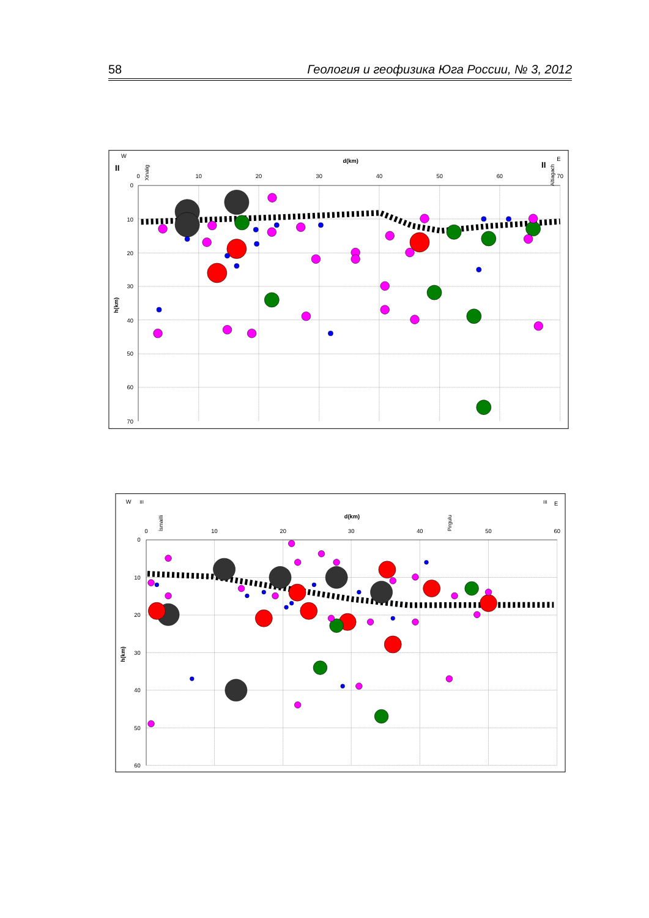58 Геология и геофизика Юга России, № 3, 2012
0
10
20
30
40
50
60
70
0
10
20
30
40
50
60
70
d(km)
h(km)
W
E
II
II
Xinalig
Altiagach
0
10
20
30
40
50
60
0
10
20
30
40
50
60
d(km)
h(km)
W
III
III
E
İsmailli
Pirgulu